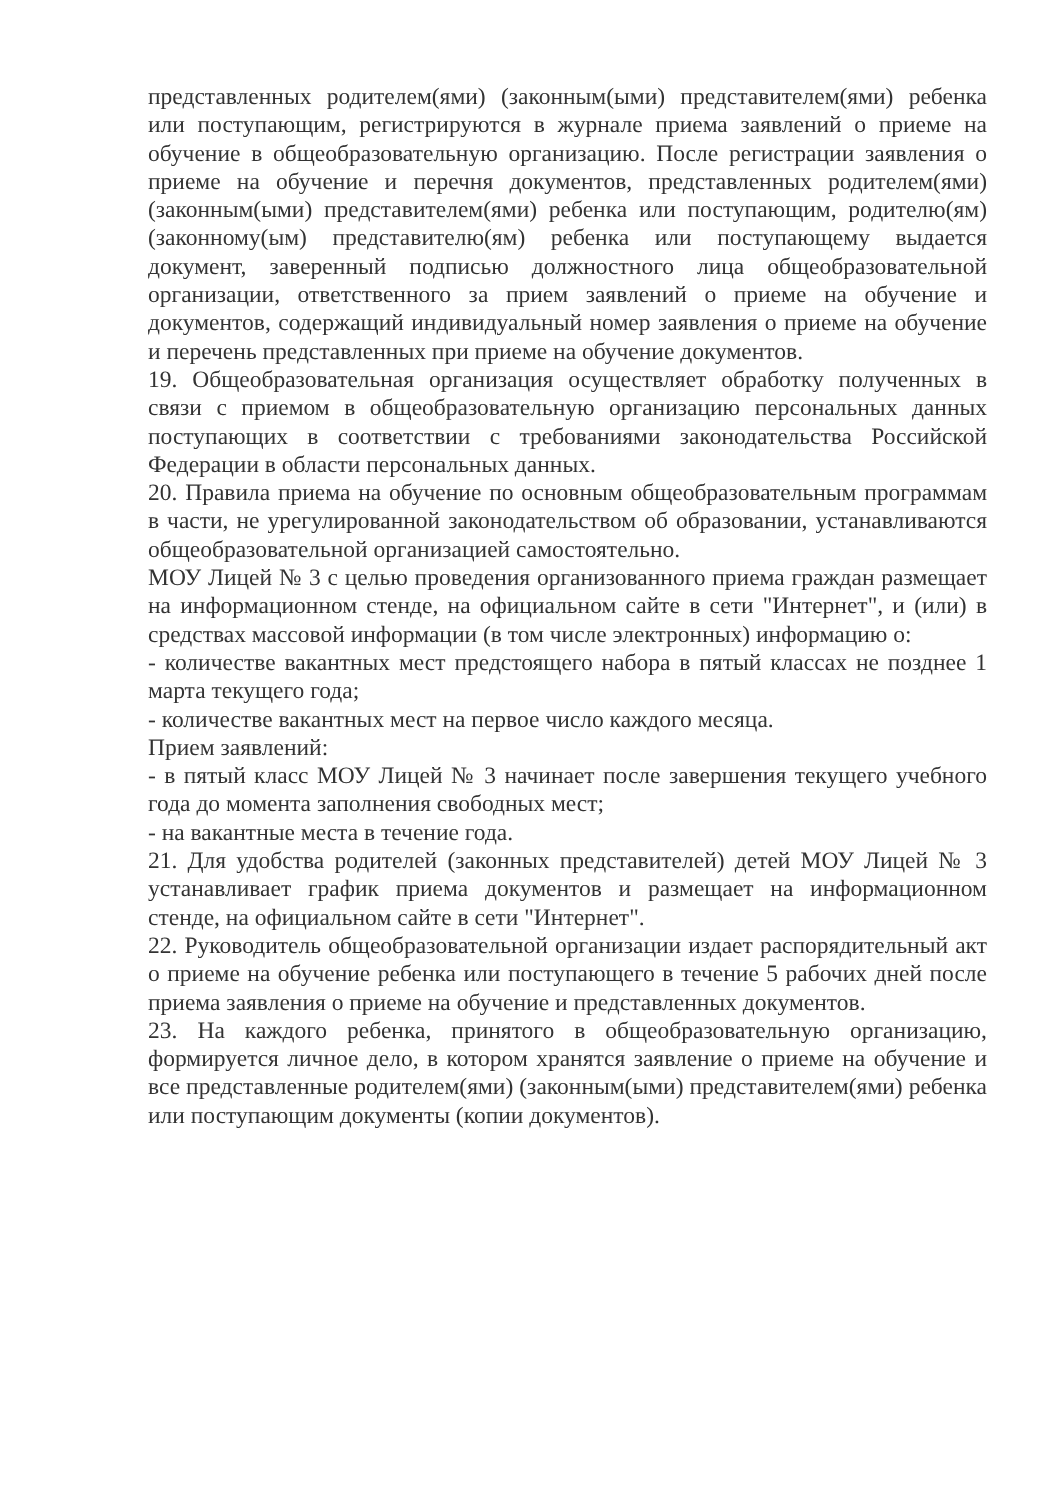представленных родителем(ями) (законным(ыми) представителем(ями) ребенка или поступающим, регистрируются в журнале приема заявлений о приеме на обучение в общеобразовательную организацию. После регистрации заявления о приеме на обучение и перечня документов, представленных родителем(ями) (законным(ыми) представителем(ями) ребенка или поступающим, родителю(ям) (законному(ым) представителю(ям) ребенка или поступающему выдается документ, заверенный подписью должностного лица общеобразовательной организации, ответственного за прием заявлений о приеме на обучение и документов, содержащий индивидуальный номер заявления о приеме на обучение и перечень представленных при приеме на обучение документов.
19. Общеобразовательная организация осуществляет обработку полученных в связи с приемом в общеобразовательную организацию персональных данных поступающих в соответствии с требованиями законодательства Российской Федерации в области персональных данных.
20. Правила приема на обучение по основным общеобразовательным программам в части, не урегулированной законодательством об образовании, устанавливаются общеобразовательной организацией самостоятельно.
МОУ Лицей № 3 с целью проведения организованного приема граждан размещает на информационном стенде, на официальном сайте в сети "Интернет", и (или) в средствах массовой информации (в том числе электронных) информацию о:
- количестве вакантных мест предстоящего набора в пятый классах не позднее 1 марта текущего года;
- количестве вакантных мест на первое число каждого месяца.
Прием заявлений:
- в пятый класс МОУ Лицей № 3 начинает после завершения текущего учебного года до момента заполнения свободных мест;
- на вакантные места в течение года.
21. Для удобства родителей (законных представителей) детей МОУ Лицей № 3 устанавливает график приема документов и размещает на информационном стенде, на официальном сайте в сети "Интернет".
22. Руководитель общеобразовательной организации издает распорядительный акт о приеме на обучение ребенка или поступающего в течение 5 рабочих дней после приема заявления о приеме на обучение и представленных документов.
23. На каждого ребенка, принятого в общеобразовательную организацию, формируется личное дело, в котором хранятся заявление о приеме на обучение и все представленные родителем(ями) (законным(ыми) представителем(ями) ребенка или поступающим документы (копии документов).